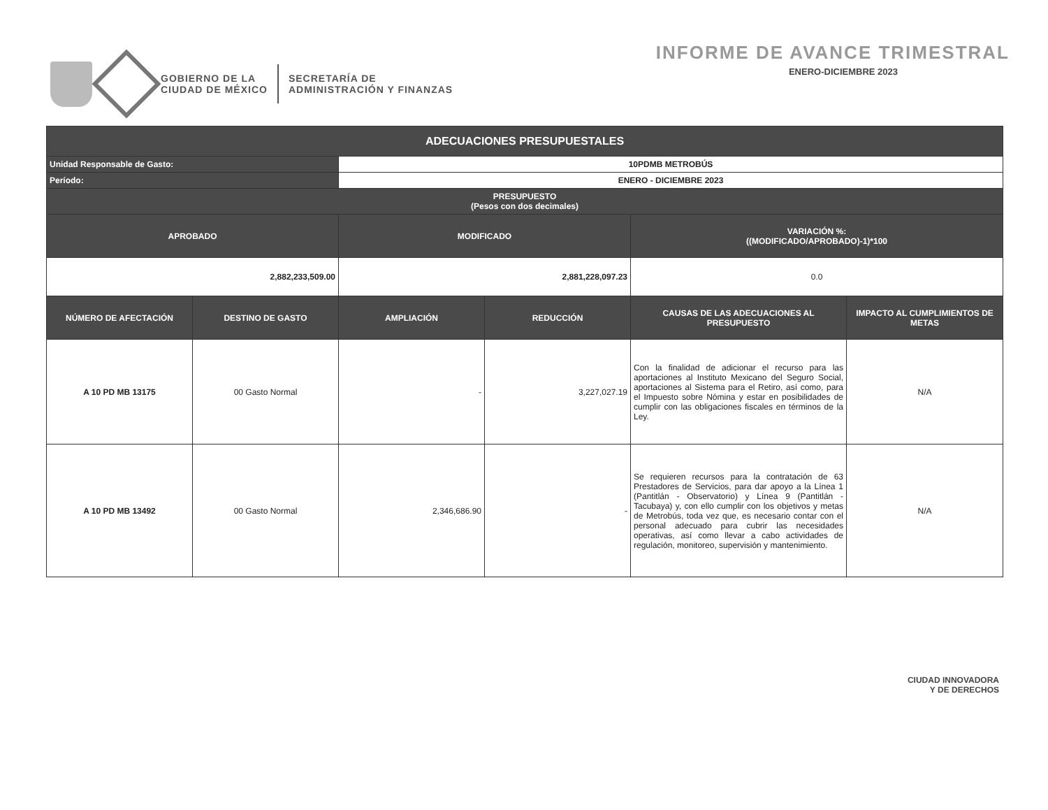GOBIERNO DE LA
CIUDAD DE MÉXICO
SECRETARÍA DE
ADMINISTRACIÓN Y FINANZAS
INFORME DE AVANCE TRIMESTRAL
ENERO-DICIEMBRE 2023
| ADECUACIONES PRESUPUESTALES | | | | | |
| --- | --- | --- | --- | --- | --- |
| Unidad Responsable de Gasto: | | 10PDMB METROBÚS | | | |
| Período: | | ENERO - DICIEMBRE 2023 | | | |
| PRESUPUESTO (Pesos con dos decimales) | | | | | |
| APROBADO | | MODIFICADO | | VARIACIÓN %: ((MODIFICADO/APROBADO)-1)*100 | |
| 2,882,233,509.00 | | 2,881,228,097.23 | | 0.0 | |
| NÚMERO DE AFECTACIÓN | DESTINO DE GASTO | AMPLIACIÓN | REDUCCIÓN | CAUSAS DE LAS ADECUACIONES AL PRESUPUESTO | IMPACTO AL CUMPLIMIENTOS DE METAS |
| A 10 PD MB 13175 | 00 Gasto Normal | - | 3,227,027.19 | Con la finalidad de adicionar el recurso para las aportaciones al Instituto Mexicano del Seguro Social, aportaciones al Sistema para el Retiro, así como, para el Impuesto sobre Nómina y estar en posibilidades de cumplir con las obligaciones fiscales en términos de la Ley. | N/A |
| A 10 PD MB 13492 | 00 Gasto Normal | 2,346,686.90 | - | Se requieren recursos para la contratación de 63 Prestadores de Servicios, para dar apoyo a la Línea 1 (Pantitlán - Observatorio) y Línea 9 (Pantitlán - Tacubaya) y, con ello cumplir con los objetivos y metas de Metrobús, toda vez que, es necesario contar con el personal adecuado para cubrir las necesidades operativas, así como llevar a cabo actividades de regulación, monitoreo, supervisión y mantenimiento. | N/A |
CIUDAD INNOVADORA
Y DE DERECHOS